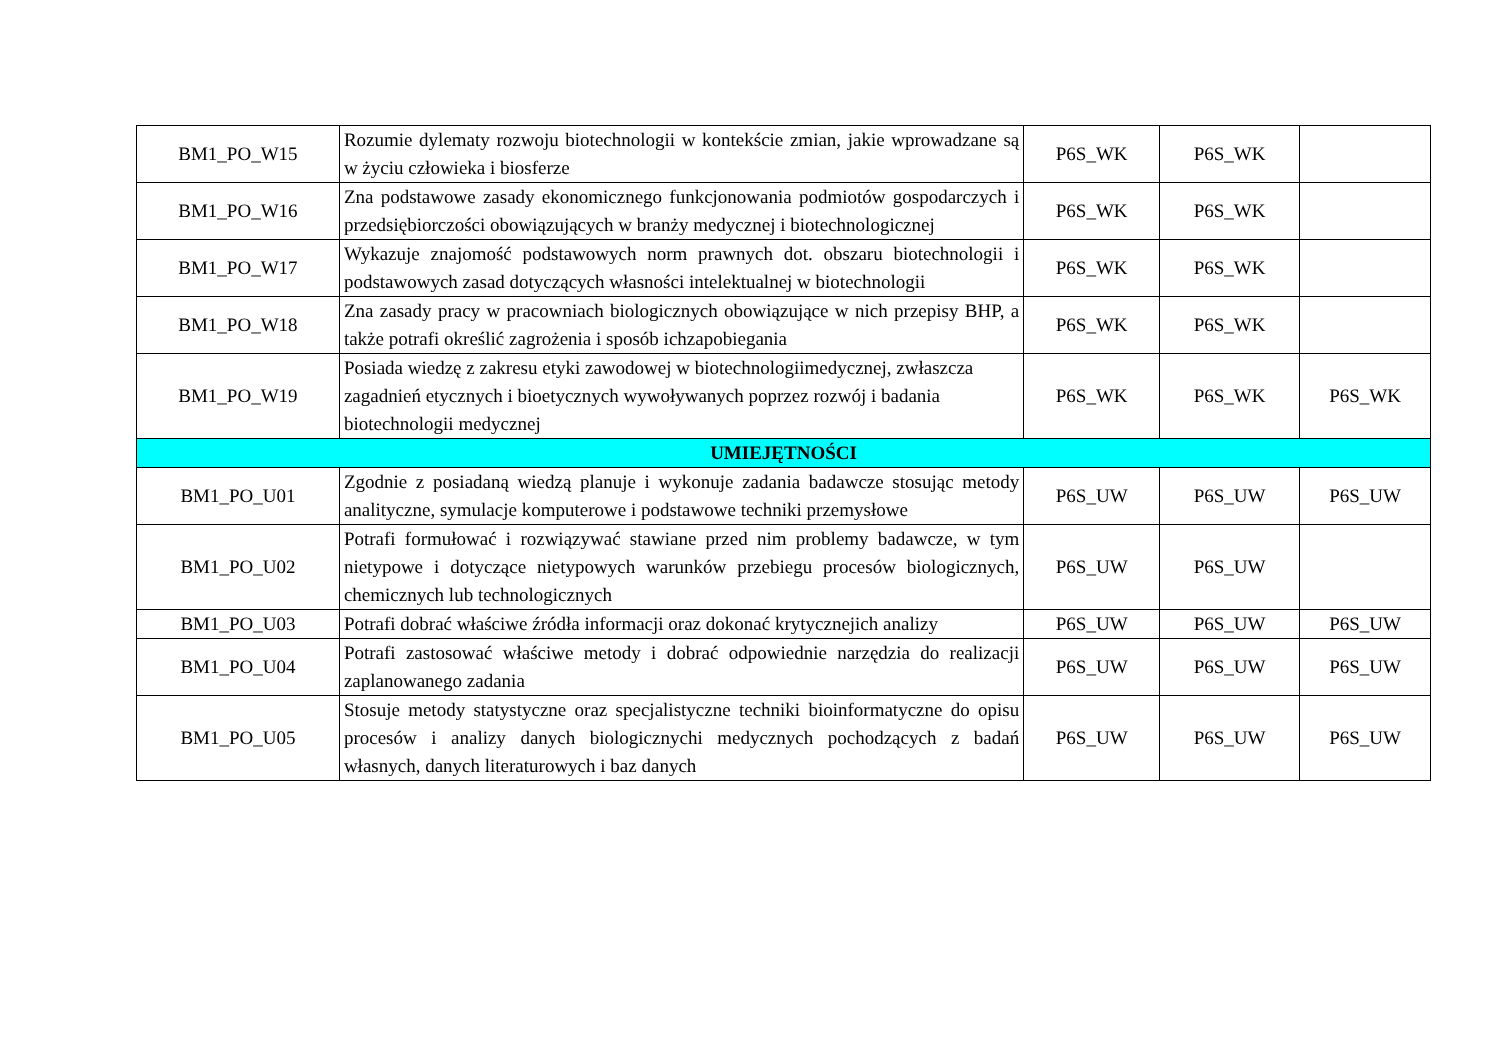| BM1_PO_W15 | Rozumie dylematy rozwoju biotechnologii w kontekście zmian, jakie wprowadzane są w życiu człowieka i biosferze | P6S_WK | P6S_WK | |
| BM1_PO_W16 | Zna podstawowe zasady ekonomicznego funkcjonowania podmiotów gospodarczych i przedsiębiorczości obowiązujących w branży medycznej i biotechnologicznej | P6S_WK | P6S_WK | |
| BM1_PO_W17 | Wykazuje znajomość podstawowych norm prawnych dot. obszaru biotechnologii i podstawowych zasad dotyczących własności intelektualnej w biotechnologii | P6S_WK | P6S_WK | |
| BM1_PO_W18 | Zna zasady pracy w pracowniach biologicznych obowiązujące w nich przepisy BHP, a także potrafi określić zagrożenia i sposób ichzapobiegania | P6S_WK | P6S_WK | |
| BM1_PO_W19 | Posiada wiedzę z zakresu etyki zawodowej w biotechnologiimedycznej, zwłaszcza zagadnień etycznych i bioetycznych wywoływanych poprzez rozwój i badania biotechnologii medycznej | P6S_WK | P6S_WK | P6S_WK |
| UMIEJĘTNOŚCI | | | | |
| BM1_PO_U01 | Zgodnie z posiadaną wiedzą planuje i wykonuje zadania badawcze stosując metody analityczne, symulacje komputerowe i podstawowe techniki przemysłowe | P6S_UW | P6S_UW | P6S_UW |
| BM1_PO_U02 | Potrafi formułować i rozwiązywać stawiane przed nim problemy badawcze, w tym nietypowe i dotyczące nietypowych warunków przebiegu procesów biologicznych, chemicznych lub technologicznych | P6S_UW | P6S_UW | |
| BM1_PO_U03 | Potrafi dobrać właściwe źródła informacji oraz dokonać krytycznejich analizy | P6S_UW | P6S_UW | P6S_UW |
| BM1_PO_U04 | Potrafi zastosować właściwe metody i dobrać odpowiednie narzędzia do realizacji zaplanowanego zadania | P6S_UW | P6S_UW | P6S_UW |
| BM1_PO_U05 | Stosuje metody statystyczne oraz specjalistyczne techniki bioinformatyczne do opisu procesów i analizy danych biologicznychi medycznych pochodzących z badań własnych, danych literaturowych i baz danych | P6S_UW | P6S_UW | P6S_UW |